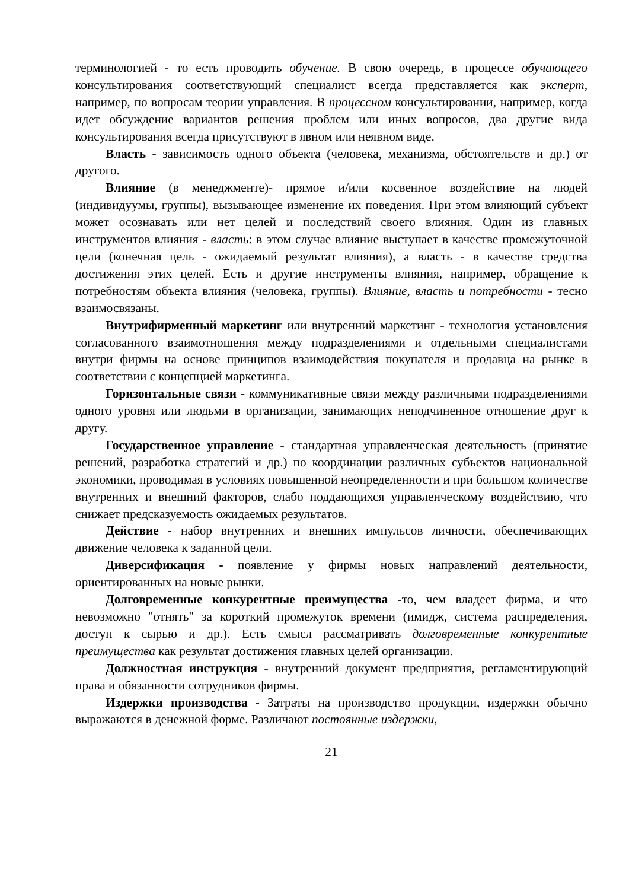терминологией - то есть проводить обучение. В свою очередь, в процессе обучающего консультирования соответствующий специалист всегда представляется как эксперт, например, по вопросам теории управления. В процессном консультировании, например, когда идет обсуждение вариантов решения проблем или иных вопросов, два другие вида консультирования всегда присутствуют в явном или неявном виде.
Власть - зависимость одного объекта (человека, механизма, обстоятельств и др.) от другого.
Влияние (в менеджменте)- прямое и/или косвенное воздействие на людей (индивидуумы, группы), вызывающее изменение их поведения. При этом влияющий субъект может осознавать или нет целей и последствий своего влияния. Один из главных инструментов влияния - власть: в этом случае влияние выступает в качестве промежуточной цели (конечная цель - ожидаемый результат влияния), а власть - в качестве средства достижения этих целей. Есть и другие инструменты влияния, например, обращение к потребностям объекта влияния (человека, группы). Влияние, власть и потребности - тесно взаимосвязаны.
Внутрифирменный маркетинг или внутренний маркетинг - технология установления согласованного взаимотношения между подразделениями и отдельными специалистами внутри фирмы на основе принципов взаимодействия покупателя и продавца на рынке в соответствии с концепцией маркетинга.
Горизонтальные связи - коммуникативные связи между различными подразделениями одного уровня или людьми в организации, занимающих неподчиненное отношение друг к другу.
Государственное управление - стандартная управленческая деятельность (принятие решений, разработка стратегий и др.) по координации различных субъектов национальной экономики, проводимая в условиях повышенной неопределенности и при большом количестве внутренних и внешний факторов, слабо поддающихся управленческому воздействию, что снижает предсказуемость ожидаемых результатов.
Действие - набор внутренних и внешних импульсов личности, обеспечивающих движение человека к заданной цели.
Диверсификация - появление у фирмы новых направлений деятельности, ориентированных на новые рынки.
Долговременные конкурентные преимущества -то, чем владеет фирма, и что невозможно "отнять" за короткий промежуток времени (имидж, система распределения, доступ к сырью и др.). Есть смысл рассматривать долговременные конкурентные преимущества как результат достижения главных целей организации.
Должностная инструкция - внутренний документ предприятия, регламентирующий права и обязанности сотрудников фирмы.
Издержки производства - Затраты на производство продукции, издержки обычно выражаются в денежной форме. Различают постоянные издержки,
21